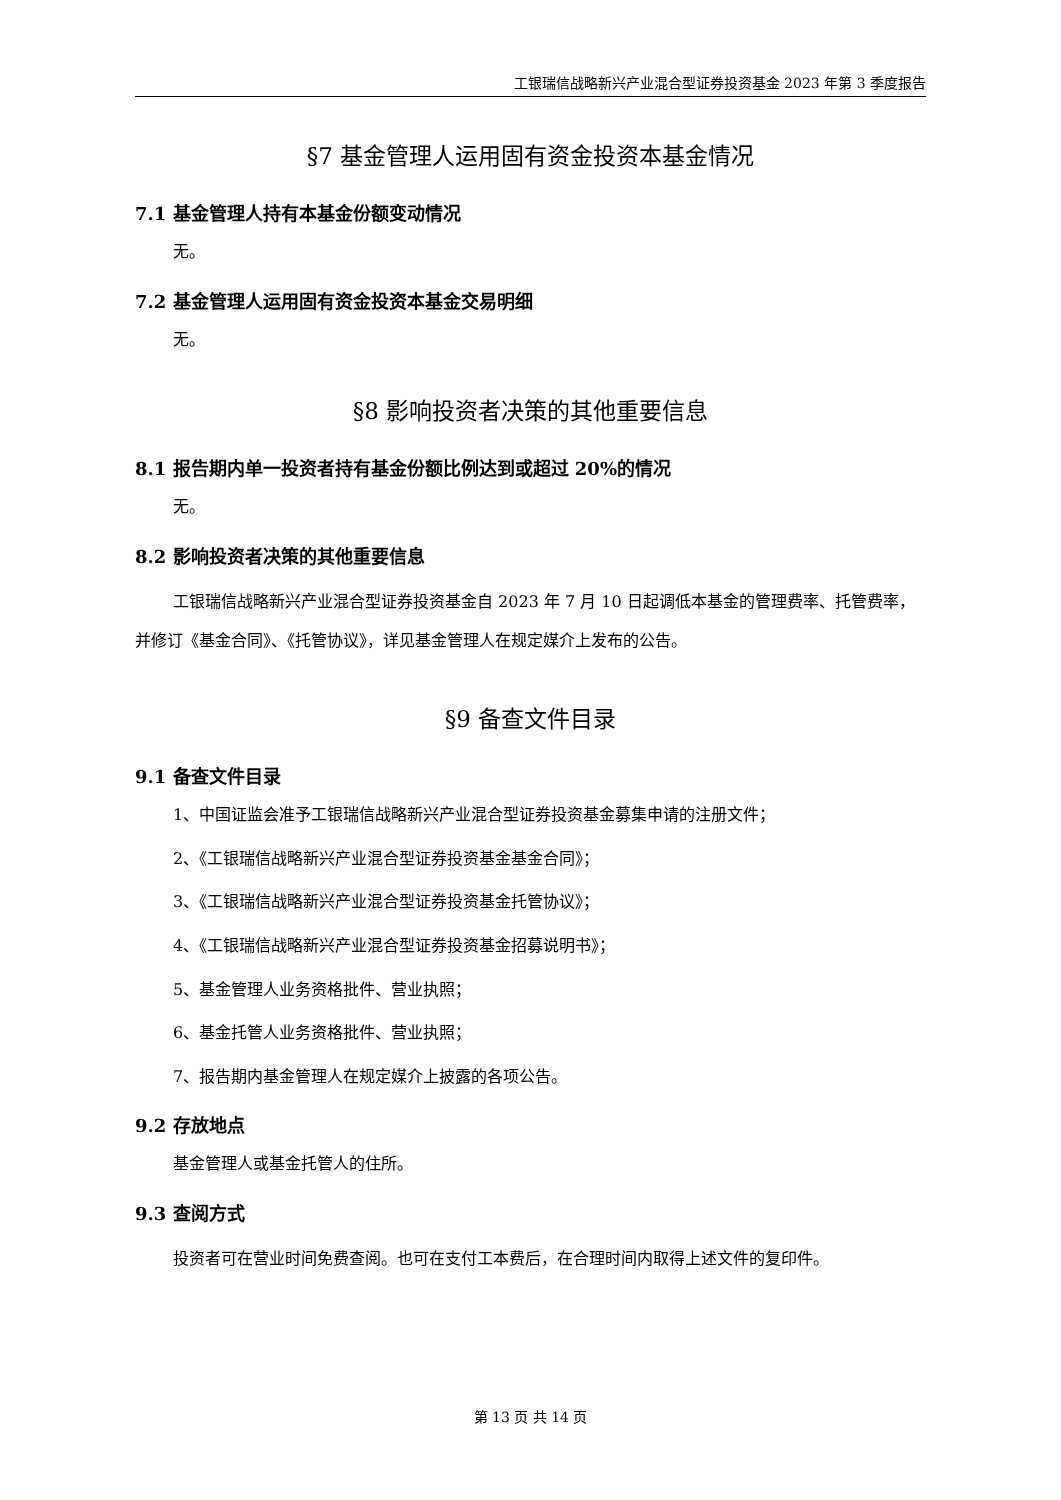工银瑞信战略新兴产业混合型证券投资基金 2023 年第 3 季度报告
§7 基金管理人运用固有资金投资本基金情况
7.1 基金管理人持有本基金份额变动情况
无。
7.2 基金管理人运用固有资金投资本基金交易明细
无。
§8 影响投资者决策的其他重要信息
8.1 报告期内单一投资者持有基金份额比例达到或超过 20%的情况
无。
8.2 影响投资者决策的其他重要信息
工银瑞信战略新兴产业混合型证券投资基金自 2023 年 7 月 10 日起调低本基金的管理费率、托管费率，并修订《基金合同》、《托管协议》，详见基金管理人在规定媒介上发布的公告。
§9 备查文件目录
9.1 备查文件目录
1、中国证监会准予工银瑞信战略新兴产业混合型证券投资基金募集申请的注册文件；
2、《工银瑞信战略新兴产业混合型证券投资基金基金合同》；
3、《工银瑞信战略新兴产业混合型证券投资基金托管协议》；
4、《工银瑞信战略新兴产业混合型证券投资基金招募说明书》；
5、基金管理人业务资格批件、营业执照；
6、基金托管人业务资格批件、营业执照；
7、报告期内基金管理人在规定媒介上披露的各项公告。
9.2 存放地点
基金管理人或基金托管人的住所。
9.3 查阅方式
投资者可在营业时间免费查阅。也可在支付工本费后，在合理时间内取得上述文件的复印件。
第 13 页 共 14 页